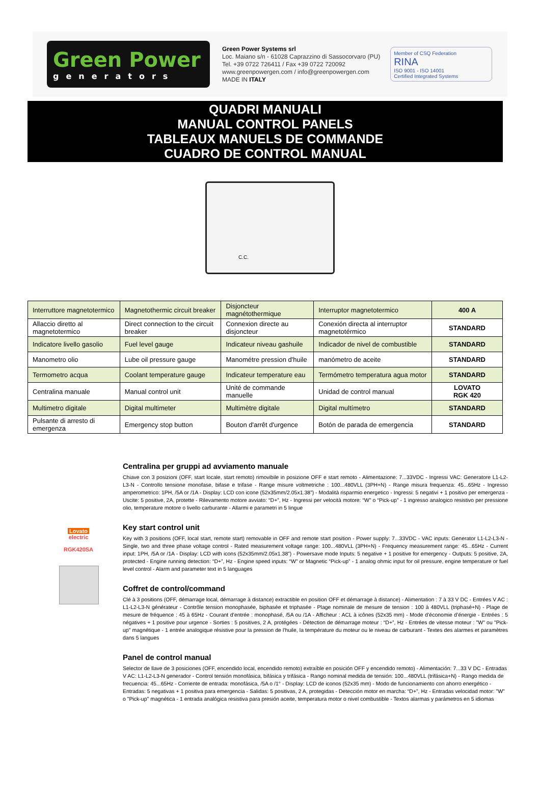Green Power
generators
Green Power Systems srl
Loc. Maiano s/n - 61028 Caprazzino di Sassocorvaro (PU)
Tel. +39 0722 726411 / Fax +39 0722 720092
www.greenpowergen.com / info@greenpowergen.com
MADE IN ITALY
Member of CSQ Federation
RINA
ISO 9001 - ISO 14001
Certified Integrated Systems
QUADRI MANUALI
MANUAL CONTROL PANELS
TABLEAUX MANUELS DE COMMANDE
CUADRO DE CONTROL MANUAL
C.C.
| Interruttore magnetotermico | Magnetothermic circuit breaker | Disjoncteur magnétothermique | Interruptor magnetotermico | 400 A |
| Allaccio diretto al magnetotermico | Direct connection to the circuit breaker | Connexion directe au disjoncteur | Conexión directa al interruptor magnetotérmico | STANDARD |
| Indicatore livello gasolio | Fuel level gauge | Indicateur niveau gashuile | Indicador de nivel de combustible | STANDARD |
| Manometro olio | Lube oil pressure gauge | Manométre pression d'huile | manómetro de aceite | STANDARD |
| Termometro acqua | Coolant temperature gauge | Indicateur temperature eau | Termómetro temperatura agua motor | STANDARD |
| Centralina manuale | Manual control unit | Unité de commande manuelle | Unidad de control manual | LOVATO RGK 420 |
| Multimetro digitale | Digital multimeter | Multimètre digitale | Digital multímetro | STANDARD |
| Pulsante di arresto di emergenza | Emergency stop button | Bouton d'arrêt d'urgence | Botón de parada de emergencia | STANDARD |
Lovato electric
RGK420SA
Centralina per gruppi ad avviamento manuale
Chiave con 3 posizioni (OFF, start locale, start remoto) rimovibile in posizione OFF e start remoto - Alimentazione: 7...33VDC - Ingressi VAC: Generatore L1-L2-L3-N - Controllo tensione monofase, bifase e trifase - Range misure voltmetriche : 100...480VLL (3PH+N) - Range misura frequenza: 45...65Hz - Ingresso amperometrico: 1PH, /5A or /1A - Display: LCD con icone (52x35mm/2.05x1.38”) - Modalità risparmio energetico - Ingressi: 5 negativi + 1 positivo per emergenza - Uscite: 5 positive, 2A, protette - Rilevamento motore avviato: “D+”, Hz - Ingressi per velocità motore: “W” o “Pick-up” - 1 ingresso analogico resistivo per pressione olio, temperature motore o livello carburante - Allarmi e parametri in 5 lingue
Key start control unit
Key with 3 positions (OFF, local start, remote start) removable in OFF and remote start position - Power supply: 7...33VDC - VAC inputs: Generator L1-L2-L3-N - Single, two and three phase voltage control - Rated measurement voltage range: 100...480VLL (3PH+N) - Frequency measurement range: 45...65Hz - Current input: 1PH, /5A or /1A - Display: LCD with icons (52x35mm/2.05x1.38”) - Powersave mode Inputs: 5 negative + 1 positive for emergency - Outputs: 5 positive, 2A, protected - Engine running detection: “D+”, Hz - Engine speed inputs: “W” or Magnetic “Pick-up” - 1 analog ohmic input for oil pressure, engine temperature or fuel level control - Alarm and parameter text in 5 languages
Coffret de control/command
Clé à 3 positions (OFF, démarrage local, démarrage à distance) extractible en position OFF et démarrage à distance) - Alimentation : 7 à 33 V DC - Entrées V AC : L1-L2-L3-N générateur - Contrôle tension monophasée, biphasée et triphasée - Plage nominale de mesure de tension : 100 à 480VLL (triphasé+N) - Plage de mesure de fréquence : 45 à 65Hz - Courant d’entrée : monophasé, /5A ou /1A - Afficheur : ACL à icônes (52x35 mm) - Mode d’économie d’énergie - Entrées : 5 négatives + 1 positive pour urgence - Sorties : 5 positives, 2 A, protégées - Détection de démarrage moteur : “D+”, Hz - Entrées de vitesse moteur : "W" ou "Pick-up" magnétique - 1 entrée analogique résistive pour la pression de l’huile, la température du moteur ou le niveau de carburant - Textes des alarmes et paramètres dans 5 langues
Panel de control manual
Selector de llave de 3 posiciones (OFF, encendido local, encendido remoto) extraíble en posición OFF y encendido remoto) - Alimentación: 7...33 V DC - Entradas V AC: L1-L2-L3-N generador - Control tensión monofásica, bifásica y trifásica - Rango nominal medida de tensión: 100...480VLL (trifásica+N) - Rango medida de frecuencia: 45...65Hz - Corriente de entrada: monofásica, /5A o /1° - Display: LCD de iconos (52x35 mm) - Modo de funcionamiento con ahorro energético - Entradas: 5 negativas + 1 positiva para emergencia - Salidas: 5 positivas, 2 A, protegidas - Detección motor en marcha: “D+”, Hz - Entradas velocidad motor: "W" o "Pick-up" magnética - 1 entrada analógica resistiva para presión aceite, temperatura motor o nivel combustible - Textos alarmas y parámetros en 5 idiomas